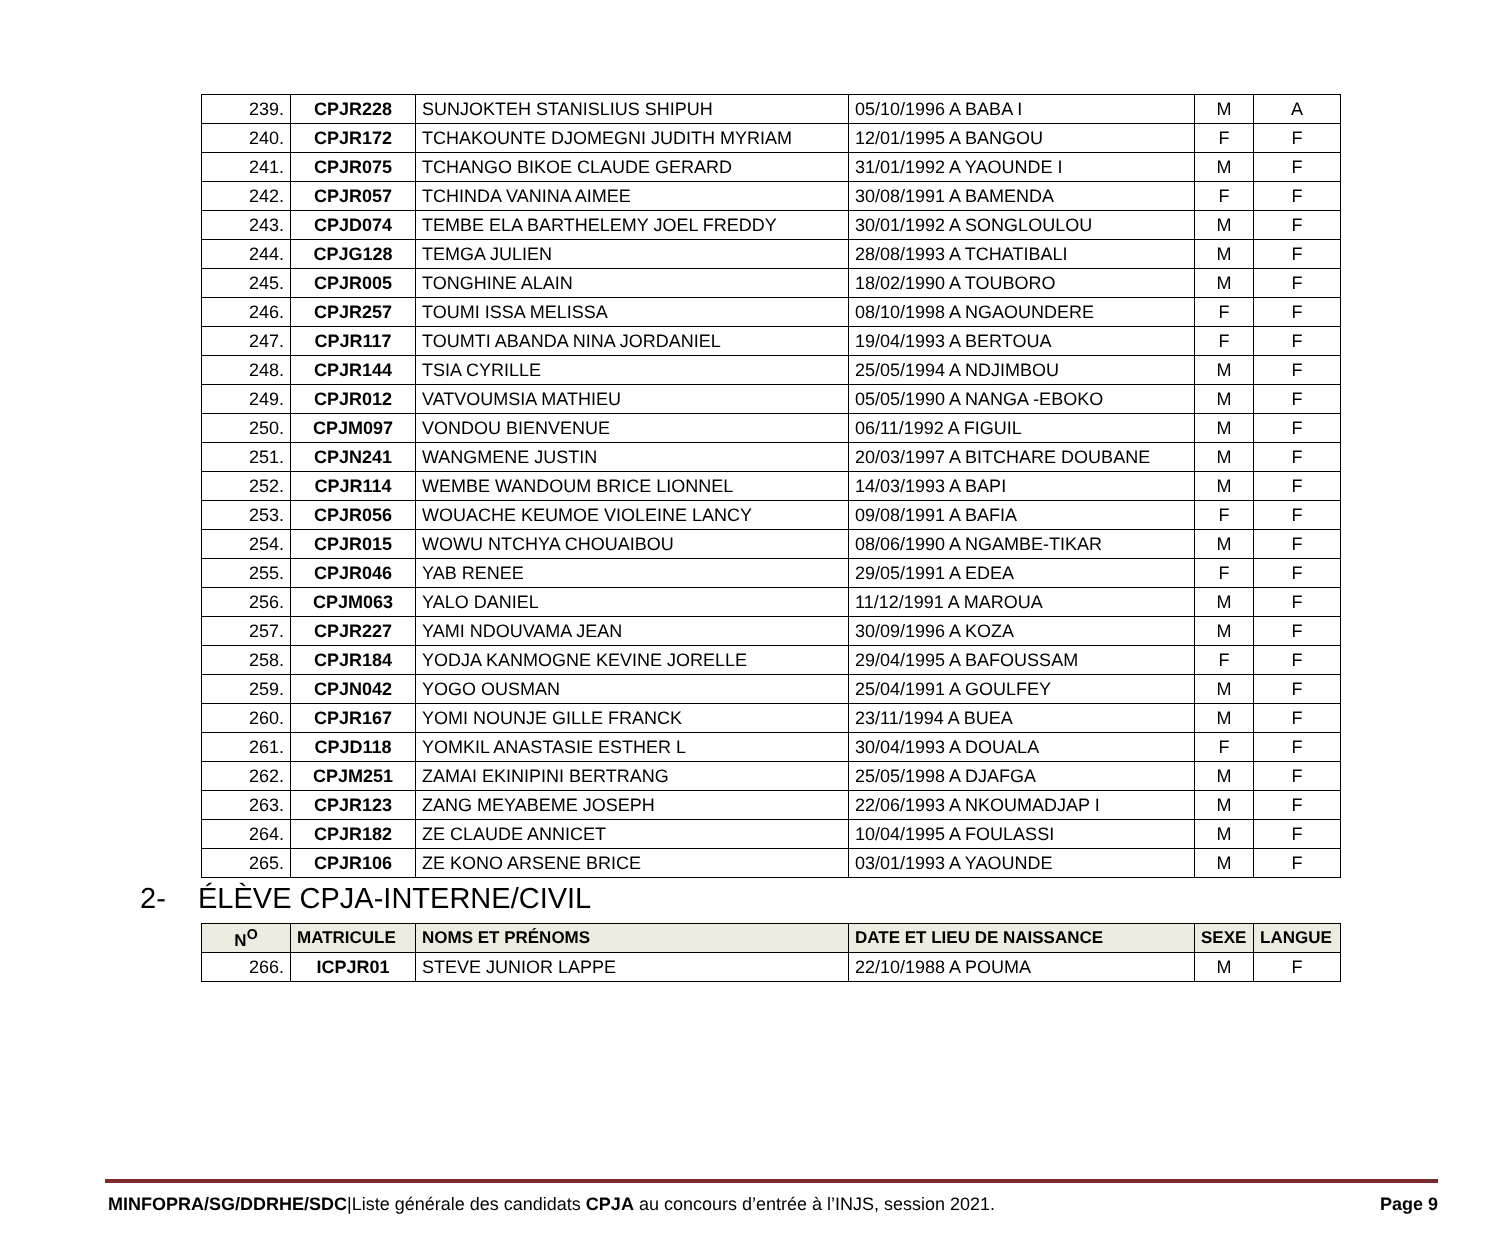| 239. | CPJR228 | SUNJOKTEH STANISLIUS SHIPUH | 05/10/1996 A BABA I | M | A |
| 240. | CPJR172 | TCHAKOUNTE DJOMEGNI JUDITH MYRIAM | 12/01/1995 A BANGOU | F | F |
| 241. | CPJR075 | TCHANGO BIKOE CLAUDE GERARD | 31/01/1992 A YAOUNDE I | M | F |
| 242. | CPJR057 | TCHINDA VANINA AIMEE | 30/08/1991 A BAMENDA | F | F |
| 243. | CPJD074 | TEMBE ELA BARTHELEMY JOEL FREDDY | 30/01/1992 A SONGLOULOU | M | F |
| 244. | CPJG128 | TEMGA JULIEN | 28/08/1993 A TCHATIBALI | M | F |
| 245. | CPJR005 | TONGHINE ALAIN | 18/02/1990 A TOUBORO | M | F |
| 246. | CPJR257 | TOUMI ISSA MELISSA | 08/10/1998 A NGAOUNDERE | F | F |
| 247. | CPJR117 | TOUMTI ABANDA NINA JORDANIEL | 19/04/1993 A BERTOUA | F | F |
| 248. | CPJR144 | TSIA CYRILLE | 25/05/1994 A NDJIMBOU | M | F |
| 249. | CPJR012 | VATVOUMSIA MATHIEU | 05/05/1990 A NANGA -EBOKO | M | F |
| 250. | CPJM097 | VONDOU BIENVENUE | 06/11/1992 A FIGUIL | M | F |
| 251. | CPJN241 | WANGMENE JUSTIN | 20/03/1997 A BITCHARE DOUBANE | M | F |
| 252. | CPJR114 | WEMBE WANDOUM BRICE LIONNEL | 14/03/1993 A BAPI | M | F |
| 253. | CPJR056 | WOUACHE KEUMOE VIOLEINE LANCY | 09/08/1991 A BAFIA | F | F |
| 254. | CPJR015 | WOWU NTCHYA CHOUAIBOU | 08/06/1990 A NGAMBE-TIKAR | M | F |
| 255. | CPJR046 | YAB RENEE | 29/05/1991 A EDEA | F | F |
| 256. | CPJM063 | YALO DANIEL | 11/12/1991 A MAROUA | M | F |
| 257. | CPJR227 | YAMI NDOUVAMA JEAN | 30/09/1996 A KOZA | M | F |
| 258. | CPJR184 | YODJA KANMOGNE KEVINE JORELLE | 29/04/1995 A BAFOUSSAM | F | F |
| 259. | CPJN042 | YOGO OUSMAN | 25/04/1991 A GOULFEY | M | F |
| 260. | CPJR167 | YOMI NOUNJE GILLE FRANCK | 23/11/1994 A BUEA | M | F |
| 261. | CPJD118 | YOMKIL ANASTASIE ESTHER L | 30/04/1993 A DOUALA | F | F |
| 262. | CPJM251 | ZAMAI EKINIPINI BERTRANG | 25/05/1998 A DJAFGA | M | F |
| 263. | CPJR123 | ZANG MEYABEME JOSEPH | 22/06/1993 A NKOUMADJAP I | M | F |
| 264. | CPJR182 | ZE CLAUDE ANNICET | 10/04/1995 A FOULASSI | M | F |
| 265. | CPJR106 | ZE KONO ARSENE BRICE | 03/01/1993 A YAOUNDE | M | F |
2- ÉLÈVE CPJA-INTERNE/CIVIL
| N<sup>O</sup> | MATRICULE | NOMS ET PRÉNOMS | DATE ET LIEU DE NAISSANCE | SEXE | LANGUE |
| --- | --- | --- | --- | --- | --- |
| 266. | ICPJR01 | STEVE JUNIOR LAPPE | 22/10/1988 A POUMA | M | F |
MINFOPRA/SG/DDRHE/SDC|Liste générale des candidats CPJA au concours d’entrée à l’INJS, session 2021. Page 9